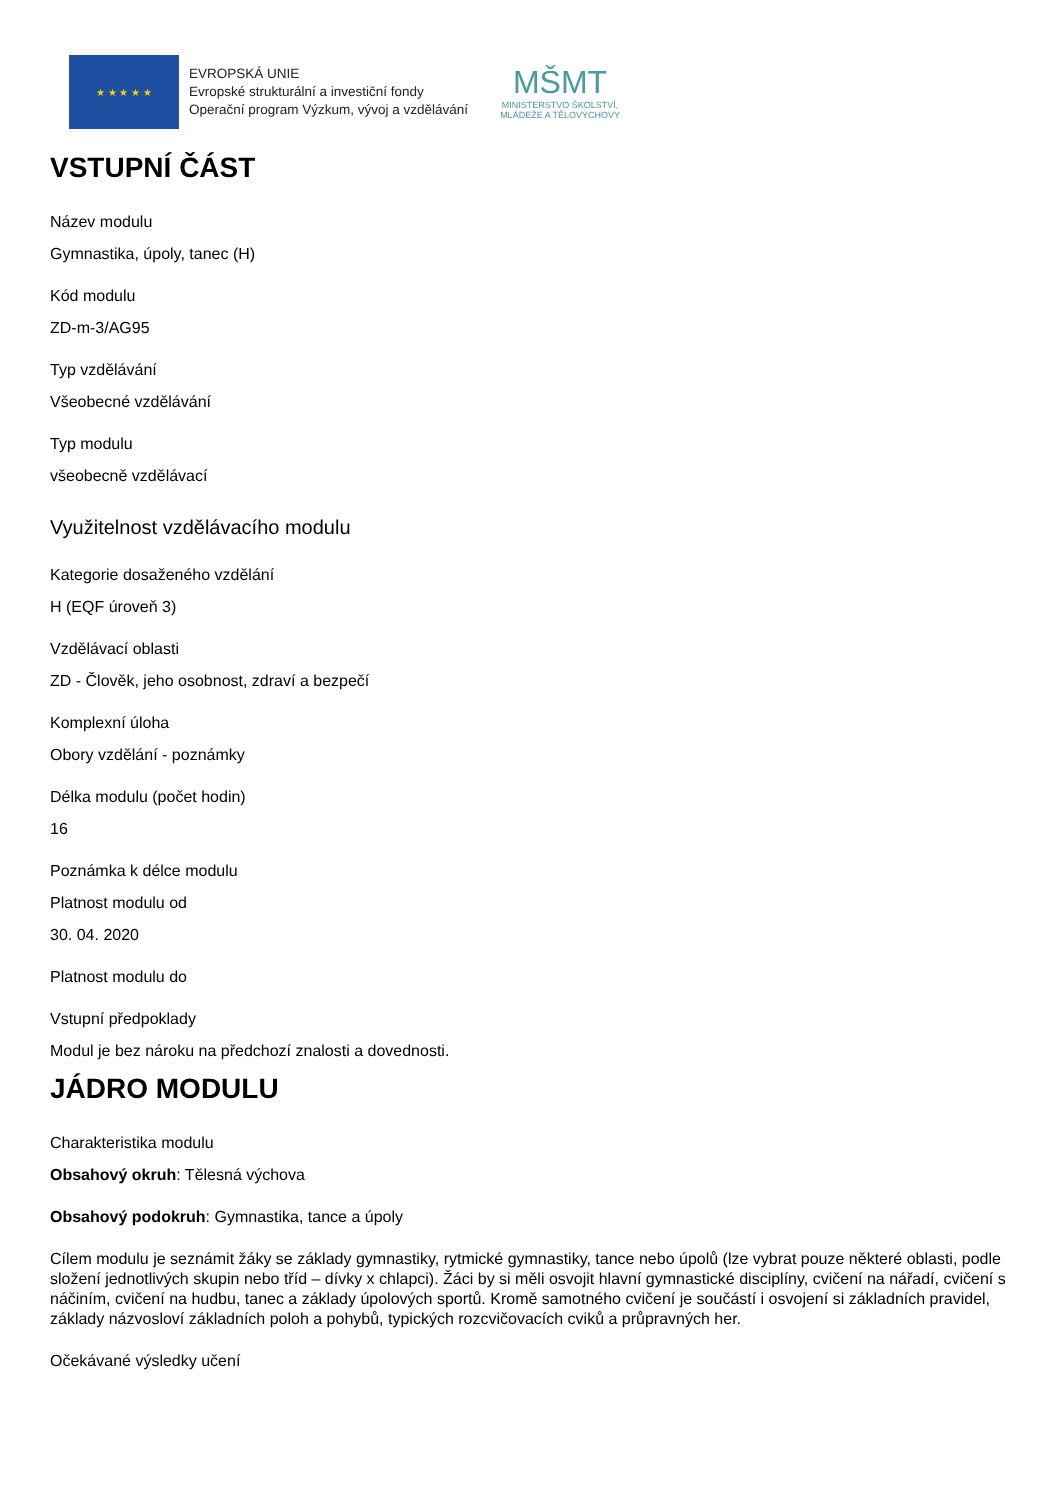★ ★ ★ ★ ★
EVROPSKÁ UNIE
Evropské strukturální a investiční fondy
Operační program Výzkum, vývoj a vzdělávání
MŠMT
MINISTERSTVO ŠKOLSTVÍ,
MLÁDEŽE A TĚLOVÝCHOVY
VSTUPNÍ ČÁST
Název modulu
Gymnastika, úpoly, tanec (H)
Kód modulu
ZD-m-3/AG95
Typ vzdělávání
Všeobecné vzdělávání
Typ modulu
všeobecně vzdělávací
Využitelnost vzdělávacího modulu
Kategorie dosaženého vzdělání
H (EQF úroveň 3)
Vzdělávací oblasti
ZD - Člověk, jeho osobnost, zdraví a bezpečí
Komplexní úloha
Obory vzdělání - poznámky
Délka modulu (počet hodin)
16
Poznámka k délce modulu
Platnost modulu od
30. 04. 2020
Platnost modulu do
Vstupní předpoklady
Modul je bez nároku na předchozí znalosti a dovednosti.
JÁDRO MODULU
Charakteristika modulu
Obsahový okruh: Tělesná výchova
Obsahový podokruh: Gymnastika, tance a úpoly
Cílem modulu je seznámit žáky se základy gymnastiky, rytmické gymnastiky, tance nebo úpolů (lze vybrat pouze některé oblasti, podle složení jednotlivých skupin nebo tříd – dívky x chlapci). Žáci by si měli osvojit hlavní gymnastické disciplíny, cvičení na nářadí, cvičení s náčiním, cvičení na hudbu, tanec a základy úpolových sportů. Kromě samotného cvičení je součástí i osvojení si základních pravidel, základy názvosloví základních poloh a pohybů, typických rozcvičovacích cviků a průpravných her.
Očekávané výsledky učení